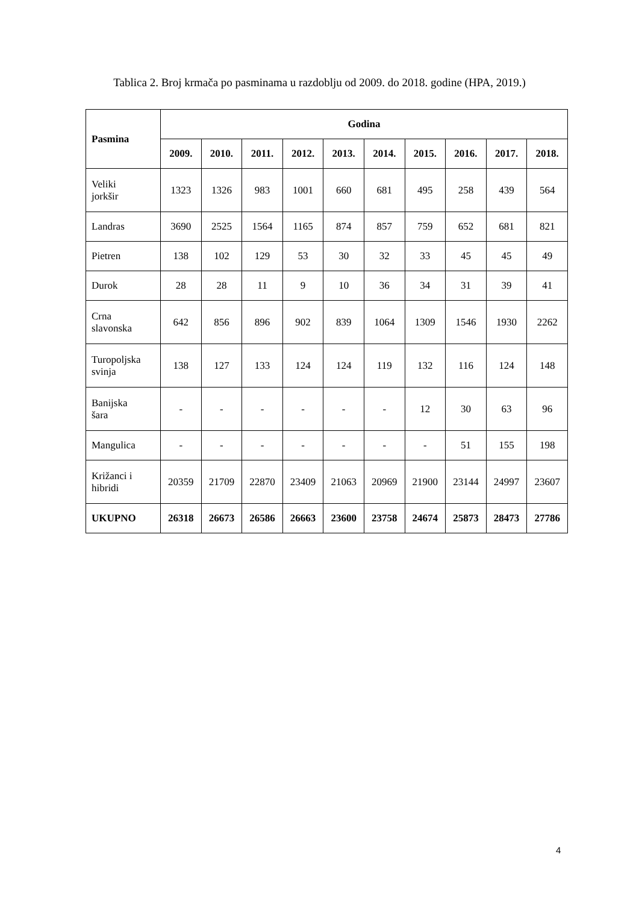Tablica 2. Broj krmača po pasminama u razdoblju od 2009. do 2018. godine (HPA, 2019.)
| Pasmina | Godina | | | | | | | | | |
| --- | --- | --- | --- | --- | --- | --- | --- | --- | --- | --- |
| | 2009. | 2010. | 2011. | 2012. | 2013. | 2014. | 2015. | 2016. | 2017. | 2018. |
| Veliki jorkšir | 1323 | 1326 | 983 | 1001 | 660 | 681 | 495 | 258 | 439 | 564 |
| Landras | 3690 | 2525 | 1564 | 1165 | 874 | 857 | 759 | 652 | 681 | 821 |
| Pietren | 138 | 102 | 129 | 53 | 30 | 32 | 33 | 45 | 45 | 49 |
| Durok | 28 | 28 | 11 | 9 | 10 | 36 | 34 | 31 | 39 | 41 |
| Crna slavonska | 642 | 856 | 896 | 902 | 839 | 1064 | 1309 | 1546 | 1930 | 2262 |
| Turopoljska svinja | 138 | 127 | 133 | 124 | 124 | 119 | 132 | 116 | 124 | 148 |
| Banijska šara | - | - | - | - | - | - | 12 | 30 | 63 | 96 |
| Mangulica | - | - | - | - | - | - | - | 51 | 155 | 198 |
| Križanci i hibridi | 20359 | 21709 | 22870 | 23409 | 21063 | 20969 | 21900 | 23144 | 24997 | 23607 |
| UKUPNO | 26318 | 26673 | 26586 | 26663 | 23600 | 23758 | 24674 | 25873 | 28473 | 27786 |
4